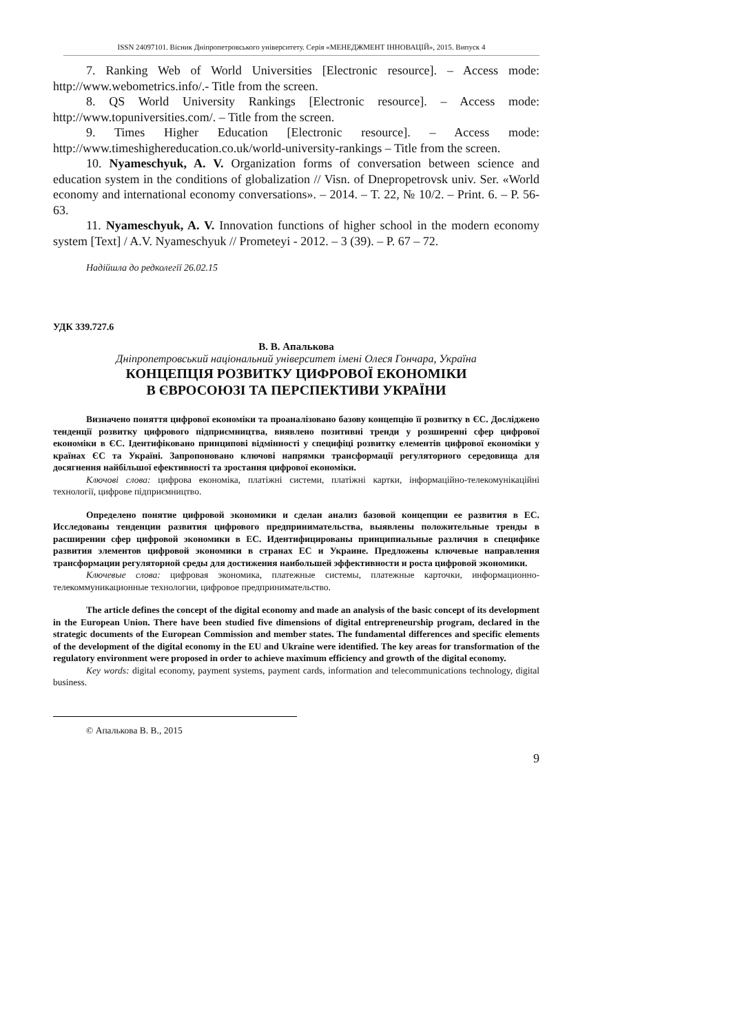ISSN 24097101. Вісник Дніпропетровського університету. Серія «МЕНЕДЖМЕНТ ІННОВАЦІЙ», 2015. Випуск 4
7. Ranking Web of World Universities [Electronic resource]. – Access mode: http://www.webometrics.info/.- Title from the screen.
8. QS World University Rankings [Electronic resource]. – Access mode: http://www.topuniversities.com/. – Title from the screen.
9. Times Higher Education [Electronic resource]. – Access mode: http://www.timeshighereducation.co.uk/world-university-rankings – Title from the screen.
10. Nyameschyuk, A. V. Organization forms of conversation between science and education system in the conditions of globalization // Visn. of Dnepropetrovsk univ. Ser. «World economy and international economy conversations». – 2014. – T. 22, № 10/2. – Print. 6. – P. 56-63.
11. Nyameschyuk, A. V. Innovation functions of higher school in the modern economy system [Text] / A.V. Nyameschyuk // Prometeyi - 2012. – 3 (39). – P. 67 – 72.
Надійшла до редколегії 26.02.15
УДК 339.727.6
В. В. Апалькова
Дніпропетровський національний університет імені Олеся Гончара, Україна
КОНЦЕПЦІЯ РОЗВИТКУ ЦИФРОВОЇ ЕКОНОМІКИ
В ЄВРОСОЮЗІ ТА ПЕРСПЕКТИВИ УКРАЇНИ
Визначено поняття цифрової економіки та проаналізовано базову концепцію її розвитку в ЄС. Досліджено тенденції розвитку цифрового підприємництва, виявлено позитивні тренди у розширенні сфер цифрової економіки в ЄС. Ідентифіковано принципові відмінності у специфіці розвитку елементів цифрової економіки у країнах ЄС та Україні. Запропоновано ключові напрямки трансформації регуляторного середовища для досягнення найбільшої ефективності та зростання цифрової економіки.
Ключові слова: цифрова економіка, платіжні системи, платіжні картки, інформаційно-телекомунікаційні технології, цифрове підприємництво.
Определено понятие цифровой экономики и сделан анализ базовой концепции ее развития в ЕС. Исследованы тенденции развития цифрового предпринимательства, выявлены положительные тренды в расширении сфер цифровой экономики в ЕС. Идентифицированы принципиальные различия в специфике развития элементов цифровой экономики в странах ЕС и Украине. Предложены ключевые направления трансформации регуляторной среды для достижения наибольшей эффективности и роста цифровой экономики.
Ключевые слова: цифровая экономика, платежные системы, платежные карточки, информационно-телекоммуникационные технологии, цифровое предпринимательство.
The article defines the concept of the digital economy and made an analysis of the basic concept of its development in the European Union. There have been studied five dimensions of digital entrepreneurship program, declared in the strategic documents of the European Commission and member states. The fundamental differences and specific elements of the development of the digital economy in the EU and Ukraine were identified. The key areas for transformation of the regulatory environment were proposed in order to achieve maximum efficiency and growth of the digital economy.
Key words: digital economy, payment systems, payment cards, information and telecommunications technology, digital business.
© Апалькова В. В., 2015
9